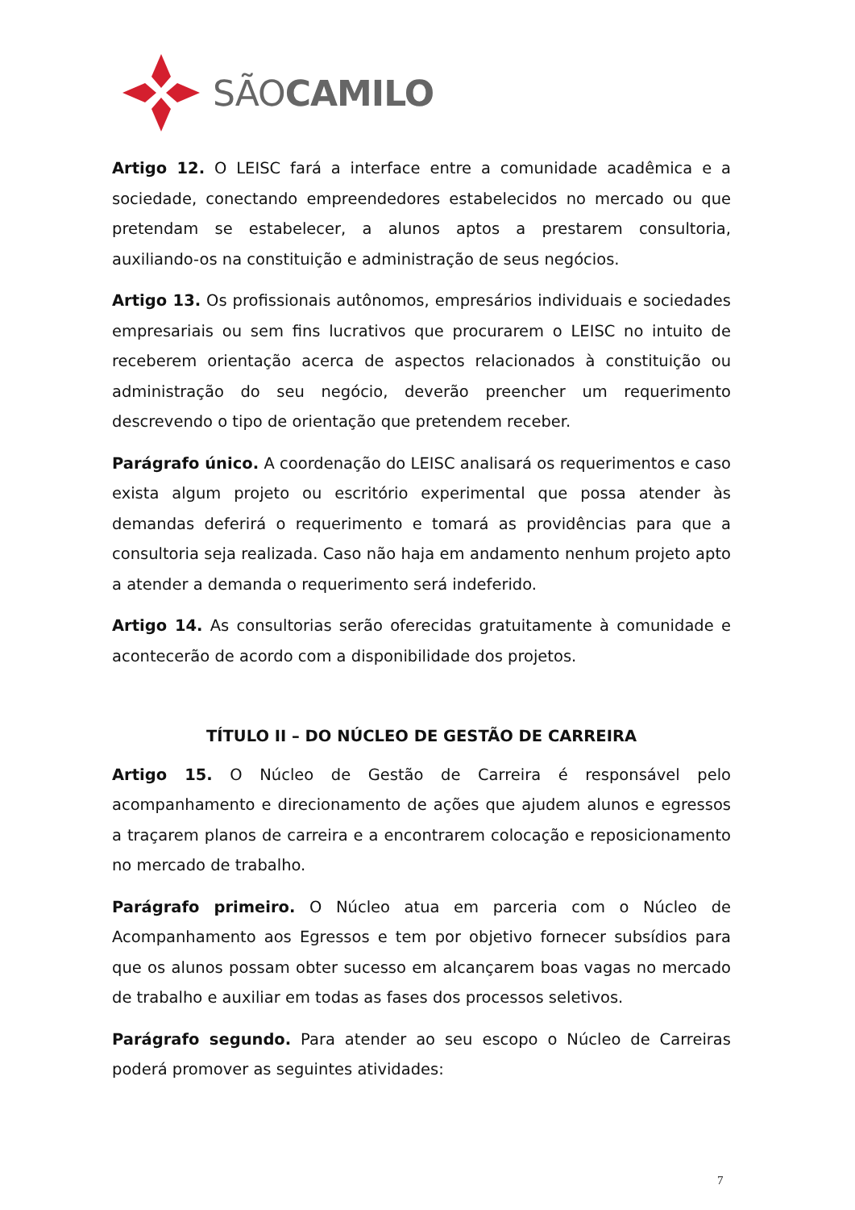SÃOCAMILO
Artigo 12. O LEISC fará a interface entre a comunidade acadêmica e a sociedade, conectando empreendedores estabelecidos no mercado ou que pretendam se estabelecer, a alunos aptos a prestarem consultoria, auxiliando-os na constituição e administração de seus negócios.
Artigo 13. Os profissionais autônomos, empresários individuais e sociedades empresariais ou sem fins lucrativos que procurarem o LEISC no intuito de receberem orientação acerca de aspectos relacionados à constituição ou administração do seu negócio, deverão preencher um requerimento descrevendo o tipo de orientação que pretendem receber.
Parágrafo único. A coordenação do LEISC analisará os requerimentos e caso exista algum projeto ou escritório experimental que possa atender às demandas deferirá o requerimento e tomará as providências para que a consultoria seja realizada. Caso não haja em andamento nenhum projeto apto a atender a demanda o requerimento será indeferido.
Artigo 14. As consultorias serão oferecidas gratuitamente à comunidade e acontecerão de acordo com a disponibilidade dos projetos.
TÍTULO II – DO NÚCLEO DE GESTÃO DE CARREIRA
Artigo 15. O Núcleo de Gestão de Carreira é responsável pelo acompanhamento e direcionamento de ações que ajudem alunos e egressos a traçarem planos de carreira e a encontrarem colocação e reposicionamento no mercado de trabalho.
Parágrafo primeiro. O Núcleo atua em parceria com o Núcleo de Acompanhamento aos Egressos e tem por objetivo fornecer subsídios para que os alunos possam obter sucesso em alcançarem boas vagas no mercado de trabalho e auxiliar em todas as fases dos processos seletivos.
Parágrafo segundo. Para atender ao seu escopo o Núcleo de Carreiras poderá promover as seguintes atividades:
7